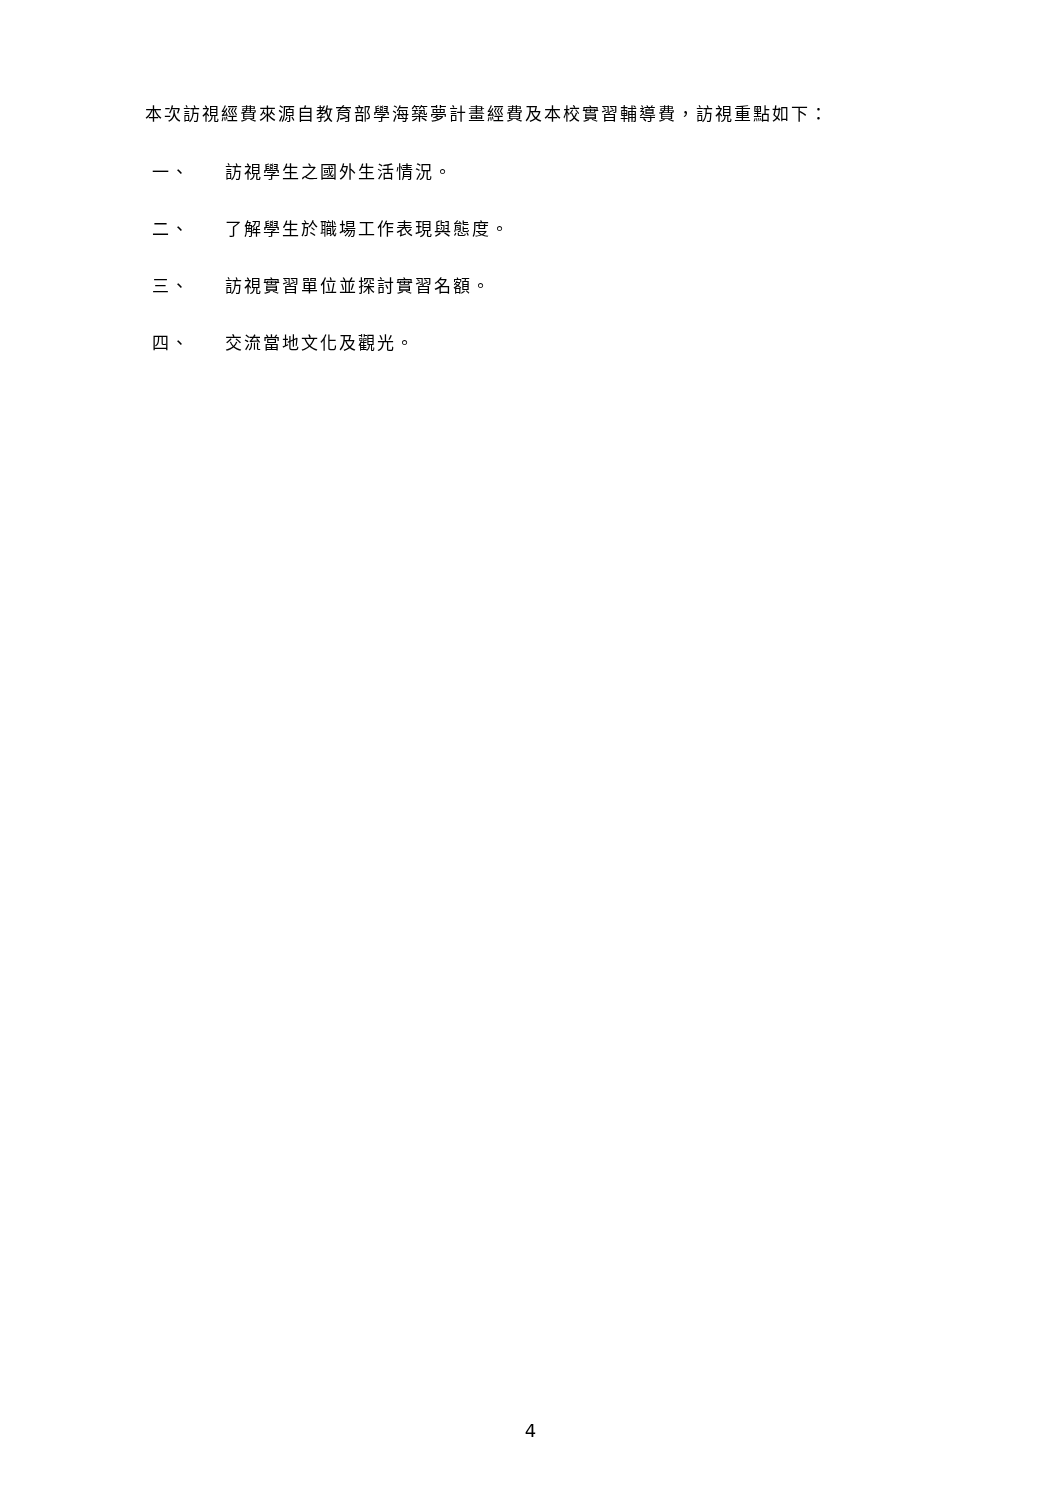本次訪視經費來源自教育部學海築夢計畫經費及本校實習輔導費，訪視重點如下：
一、 訪視學生之國外生活情況。
二、 了解學生於職場工作表現與態度。
三、 訪視實習單位並探討實習名額。
四、 交流當地文化及觀光。
4